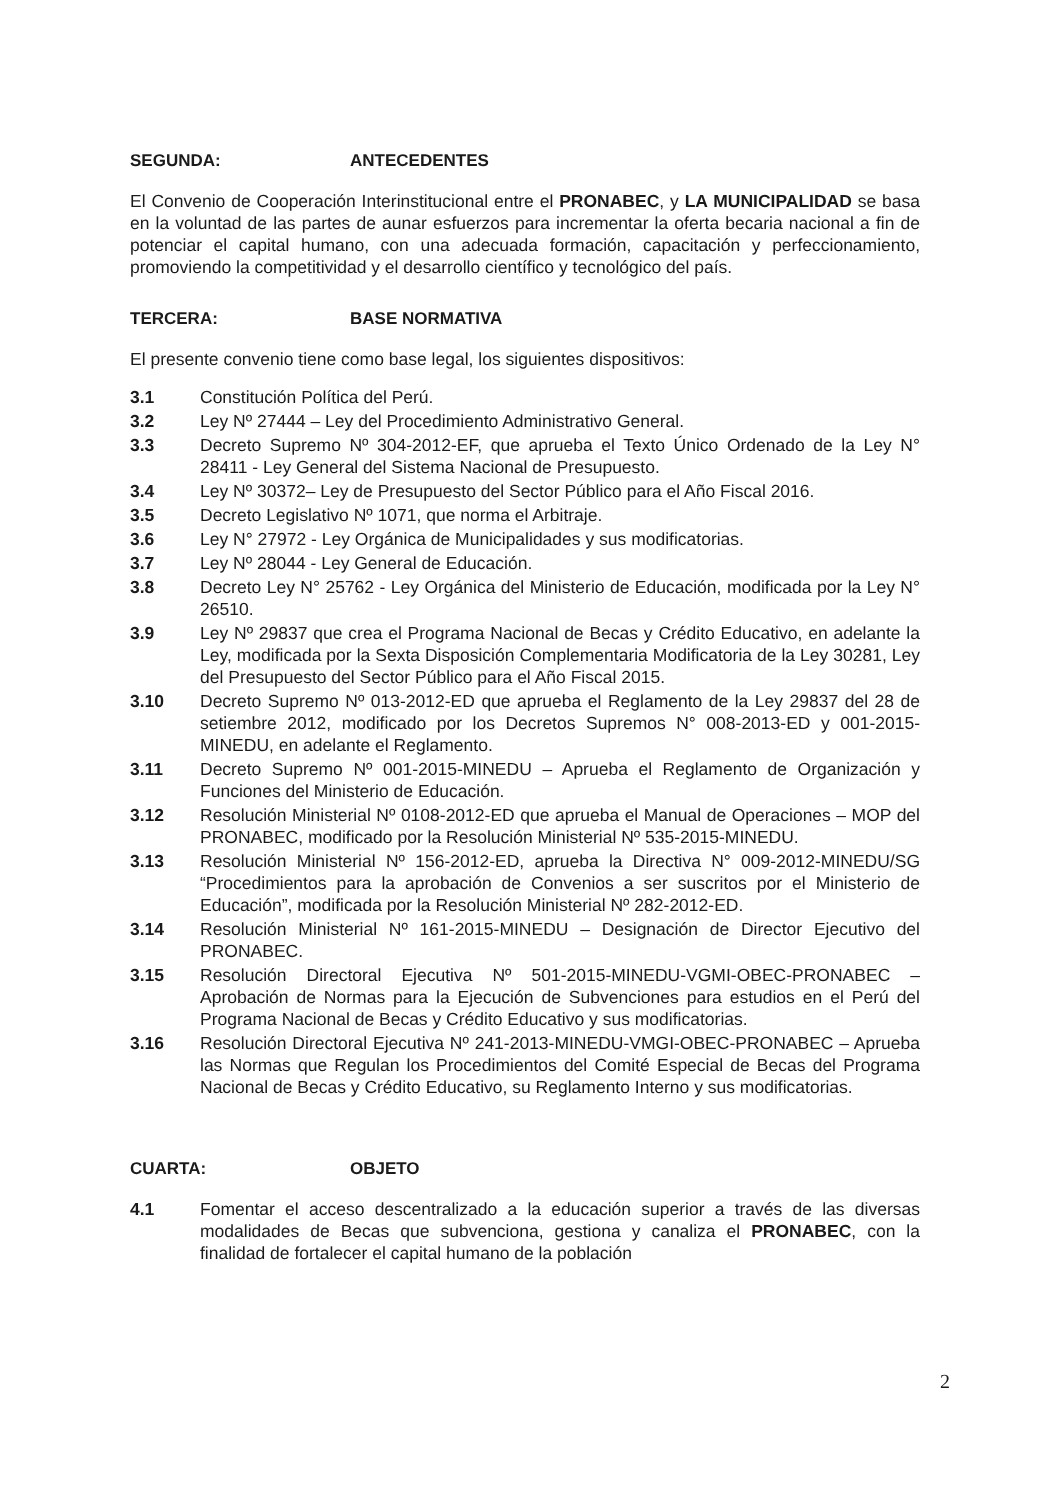SEGUNDA: ANTECEDENTES
El Convenio de Cooperación Interinstitucional entre el PRONABEC, y LA MUNICIPALIDAD se basa en la voluntad de las partes de aunar esfuerzos para incrementar la oferta becaria nacional a fin de potenciar el capital humano, con una adecuada formación, capacitación y perfeccionamiento, promoviendo la competitividad y el desarrollo científico y tecnológico del país.
TERCERA: BASE NORMATIVA
El presente convenio tiene como base legal, los siguientes dispositivos:
3.1 Constitución Política del Perú.
3.2 Ley Nº 27444 – Ley del Procedimiento Administrativo General.
3.3 Decreto Supremo Nº 304-2012-EF, que aprueba el Texto Único Ordenado de la Ley N° 28411 - Ley General del Sistema Nacional de Presupuesto.
3.4 Ley Nº 30372– Ley de Presupuesto del Sector Público para el Año Fiscal 2016.
3.5 Decreto Legislativo Nº 1071, que norma el Arbitraje.
3.6 Ley N° 27972 - Ley Orgánica de Municipalidades y sus modificatorias.
3.7 Ley Nº 28044 - Ley General de Educación.
3.8 Decreto Ley N° 25762 - Ley Orgánica del Ministerio de Educación, modificada por la Ley N° 26510.
3.9 Ley Nº 29837 que crea el Programa Nacional de Becas y Crédito Educativo, en adelante la Ley, modificada por la Sexta Disposición Complementaria Modificatoria de la Ley 30281, Ley del Presupuesto del Sector Público para el Año Fiscal 2015.
3.10 Decreto Supremo Nº 013-2012-ED que aprueba el Reglamento de la Ley 29837 del 28 de setiembre 2012, modificado por los Decretos Supremos N° 008-2013-ED y 001-2015-MINEDU, en adelante el Reglamento.
3.11 Decreto Supremo Nº 001-2015-MINEDU – Aprueba el Reglamento de Organización y Funciones del Ministerio de Educación.
3.12 Resolución Ministerial Nº 0108-2012-ED que aprueba el Manual de Operaciones – MOP del PRONABEC, modificado por la Resolución Ministerial Nº 535-2015-MINEDU.
3.13 Resolución Ministerial Nº 156-2012-ED, aprueba la Directiva N° 009-2012-MINEDU/SG “Procedimientos para la aprobación de Convenios a ser suscritos por el Ministerio de Educación”, modificada por la Resolución Ministerial Nº 282-2012-ED.
3.14 Resolución Ministerial Nº 161-2015-MINEDU – Designación de Director Ejecutivo del PRONABEC.
3.15 Resolución Directoral Ejecutiva Nº 501-2015-MINEDU-VGMI-OBEC-PRONABEC – Aprobación de Normas para la Ejecución de Subvenciones para estudios en el Perú del Programa Nacional de Becas y Crédito Educativo y sus modificatorias.
3.16 Resolución Directoral Ejecutiva Nº 241-2013-MINEDU-VMGI-OBEC-PRONABEC – Aprueba las Normas que Regulan los Procedimientos del Comité Especial de Becas del Programa Nacional de Becas y Crédito Educativo, su Reglamento Interno y sus modificatorias.
CUARTA: OBJETO
4.1 Fomentar el acceso descentralizado a la educación superior a través de las diversas modalidades de Becas que subvenciona, gestiona y canaliza el PRONABEC, con la finalidad de fortalecer el capital humano de la población
2